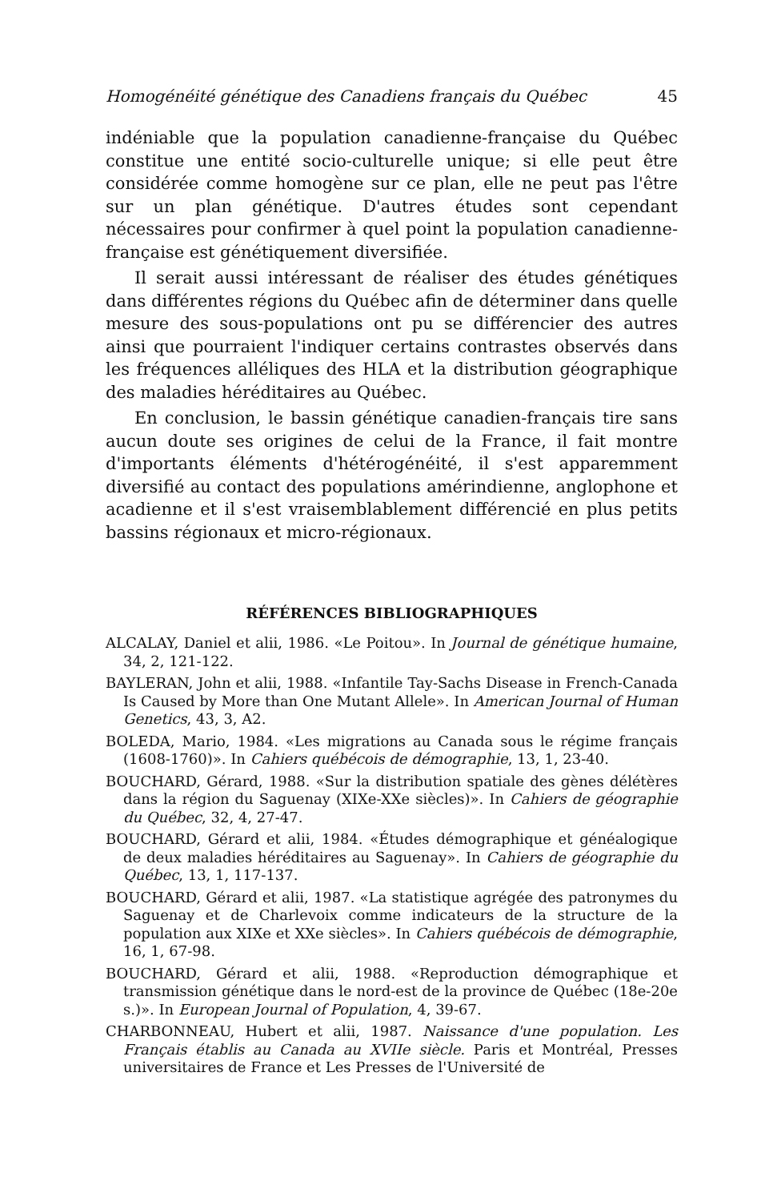Homogénéité génétique des Canadiens français du Québec 45
indéniable que la population canadienne-française du Québec constitue une entité socio-culturelle unique; si elle peut être considérée comme homogène sur ce plan, elle ne peut pas l'être sur un plan génétique. D'autres études sont cependant nécessaires pour confirmer à quel point la population canadienne-française est génétiquement diversifiée.
Il serait aussi intéressant de réaliser des études génétiques dans différentes régions du Québec afin de déterminer dans quelle mesure des sous-populations ont pu se différencier des autres ainsi que pourraient l'indiquer certains contrastes observés dans les fréquences alléliques des HLA et la distribution géographique des maladies héréditaires au Québec.
En conclusion, le bassin génétique canadien-français tire sans aucun doute ses origines de celui de la France, il fait montre d'importants éléments d'hétérogénéité, il s'est apparemment diversifié au contact des populations amérindienne, anglophone et acadienne et il s'est vraisemblablement différencié en plus petits bassins régionaux et micro-régionaux.
RÉFÉRENCES BIBLIOGRAPHIQUES
ALCALAY, Daniel et alii, 1986. «Le Poitou». In Journal de génétique humaine, 34, 2, 121-122.
BAYLERAN, John et alii, 1988. «Infantile Tay-Sachs Disease in French-Canada Is Caused by More than One Mutant Allele». In American Journal of Human Genetics, 43, 3, A2.
BOLEDA, Mario, 1984. «Les migrations au Canada sous le régime français (1608-1760)». In Cahiers québécois de démographie, 13, 1, 23-40.
BOUCHARD, Gérard, 1988. «Sur la distribution spatiale des gènes délétères dans la région du Saguenay (XIXe-XXe siècles)». In Cahiers de géographie du Québec, 32, 4, 27-47.
BOUCHARD, Gérard et alii, 1984. «Études démographique et généalogique de deux maladies héréditaires au Saguenay». In Cahiers de géographie du Québec, 13, 1, 117-137.
BOUCHARD, Gérard et alii, 1987. «La statistique agrégée des patronymes du Saguenay et de Charlevoix comme indicateurs de la structure de la population aux XIXe et XXe siècles». In Cahiers québécois de démographie, 16, 1, 67-98.
BOUCHARD, Gérard et alii, 1988. «Reproduction démographique et transmission génétique dans le nord-est de la province de Québec (18e-20e s.)». In European Journal of Population, 4, 39-67.
CHARBONNEAU, Hubert et alii, 1987. Naissance d'une population. Les Français établis au Canada au XVIIe siècle. Paris et Montréal, Presses universitaires de France et Les Presses de l'Université de